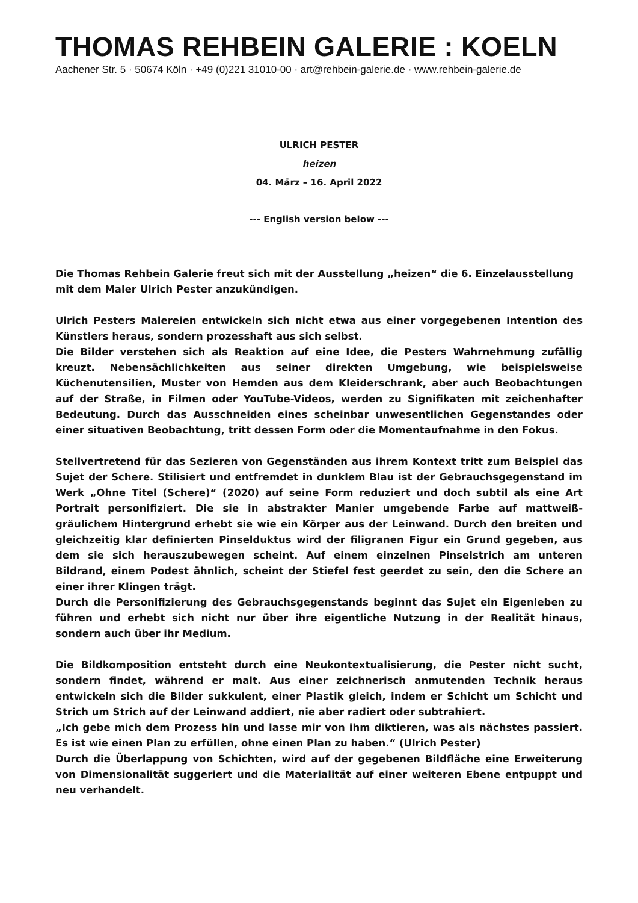THOMAS REHBEIN GALERIE : KOELN
Aachener Str. 5 · 50674 Köln · +49 (0)221 31010-00 · art@rehbein-galerie.de · www.rehbein-galerie.de
ULRICH PESTER
heizen
04. März – 16. April 2022
--- English version below ---
Die Thomas Rehbein Galerie freut sich mit der Ausstellung „heizen“ die 6. Einzelausstellung mit dem Maler Ulrich Pester anzukündigen.
Ulrich Pesters Malereien entwickeln sich nicht etwa aus einer vorgegebenen Intention des Künstlers heraus, sondern prozesshaft aus sich selbst.
Die Bilder verstehen sich als Reaktion auf eine Idee, die Pesters Wahrnehmung zufällig kreuzt. Nebensächlichkeiten aus seiner direkten Umgebung, wie beispielsweise Küchenutensilien, Muster von Hemden aus dem Kleiderschrank, aber auch Beobachtungen auf der Straße, in Filmen oder YouTube-Videos, werden zu Signifikaten mit zeichenhafter Bedeutung. Durch das Ausschneiden eines scheinbar unwesentlichen Gegenstandes oder einer situativen Beobachtung, tritt dessen Form oder die Momentaufnahme in den Fokus.
Stellvertretend für das Sezieren von Gegenständen aus ihrem Kontext tritt zum Beispiel das Sujet der Schere. Stilisiert und entfremdet in dunklem Blau ist der Gebrauchsgegenstand im Werk „Ohne Titel (Schere)“ (2020) auf seine Form reduziert und doch subtil als eine Art Portrait personifiziert. Die sie in abstrakter Manier umgebende Farbe auf mattweiß-gräulichem Hintergrund erhebt sie wie ein Körper aus der Leinwand. Durch den breiten und gleichzeitig klar definierten Pinselduktus wird der filigranen Figur ein Grund gegeben, aus dem sie sich herauszubewegen scheint. Auf einem einzelnen Pinselstrich am unteren Bildrand, einem Podest ähnlich, scheint der Stiefel fest geerdet zu sein, den die Schere an einer ihrer Klingen trägt.
Durch die Personifizierung des Gebrauchsgegenstands beginnt das Sujet ein Eigenleben zu führen und erhebt sich nicht nur über ihre eigentliche Nutzung in der Realität hinaus, sondern auch über ihr Medium.
Die Bildkomposition entsteht durch eine Neukontextualisierung, die Pester nicht sucht, sondern findet, während er malt. Aus einer zeichnerisch anmutenden Technik heraus entwickeln sich die Bilder sukkulent, einer Plastik gleich, indem er Schicht um Schicht und Strich um Strich auf der Leinwand addiert, nie aber radiert oder subtrahiert.
„Ich gebe mich dem Prozess hin und lasse mir von ihm diktieren, was als nächstes passiert. Es ist wie einen Plan zu erfüllen, ohne einen Plan zu haben.“ (Ulrich Pester)
Durch die Überlappung von Schichten, wird auf der gegebenen Bildfläche eine Erweiterung von Dimensionalität suggeriert und die Materialität auf einer weiteren Ebene entpuppt und neu verhandelt.